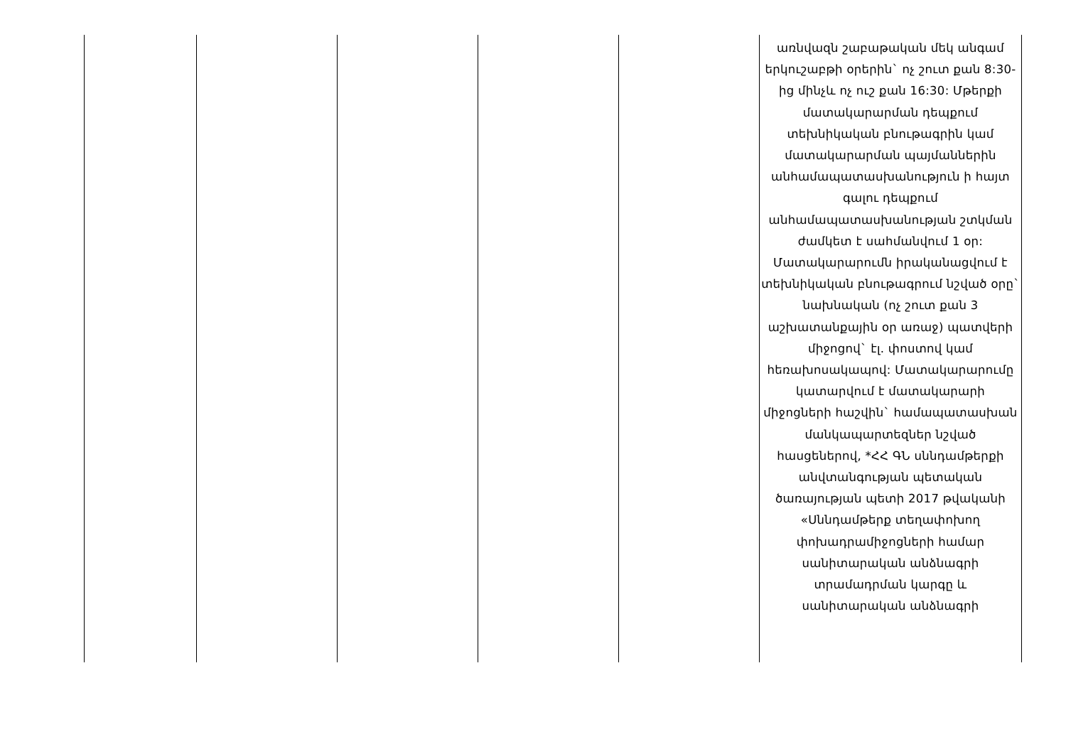| | | | | | առնվազն շաբաթական մեկ անգամ երկուշաբթի օրերին` ոչ շուտ քան 8:30-ից մինչև ոչ ուշ քան 16:30: Մթերքի մատակարարման դեպքում տեխնիկական բնութագրին կամ մատակարարման պայմաններին անհամապատասխանություն ի հայտ գալու դեպքում անհամապատասխանության շտկման ժամկետ է սահմանվում 1 օր: Մատակարարումն իրականացվում է տեխնիկական բնութագրում նշված օրը` նախնական (ոչ շուտ քան 3 աշխատանքային օր առաջ) պատվերի միջոցով` էլ. փոստով կամ հեռախոսակապով: Մատակարարումը կատարվում է մատակարարի միջոցների հաշվին` համապատասխան մանկապարտեզներ նշված հասցեներով, *ՀՀ ԳՆ սննդամթերքի անվտանգության պետական ծառայության պետի 2017 թվականի «Սննդամթերք տեղափոխող փոխադրամիջոցների համար սանիտարական անձնագրի տրամադրման կարգը և սանիտարական անձնագրի |